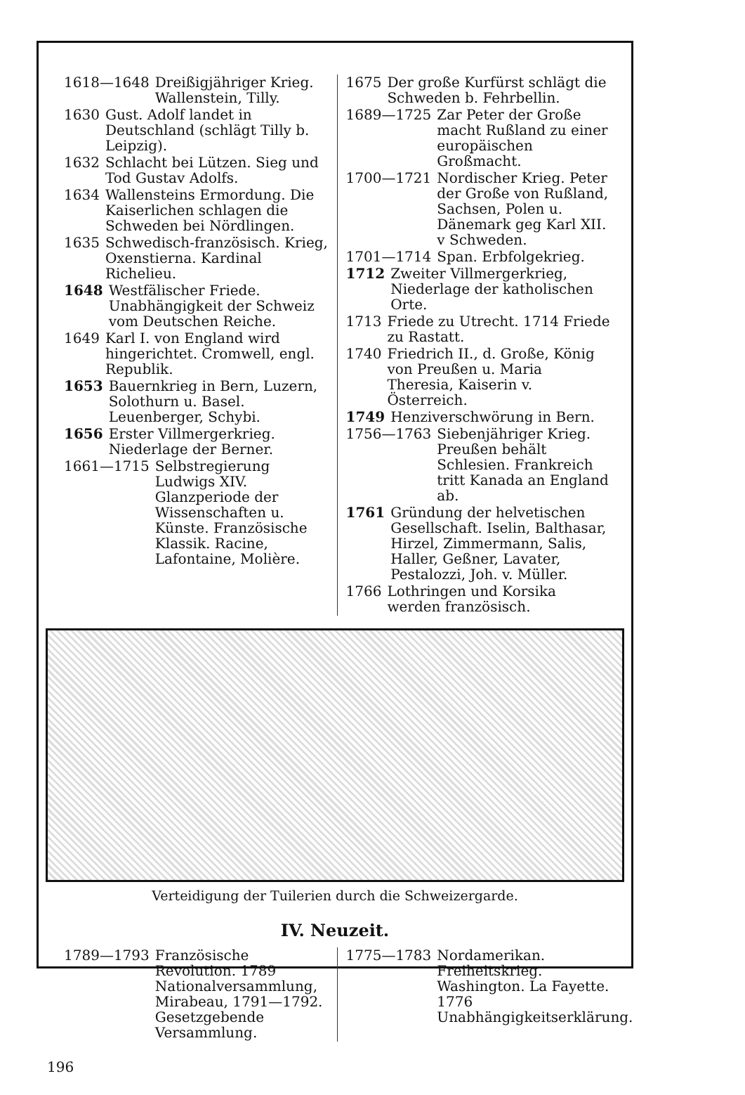1618—1648 Dreißigjähriger Krieg. Wallenstein, Tilly.
1630 Gust. Adolf landet in Deutschland (schlägt Tilly b. Leipzig).
1632 Schlacht bei Lützen. Sieg und Tod Gustav Adolfs.
1634 Wallensteins Ermordung. Die Kaiserlichen schlagen die Schweden bei Nördlingen.
1635 Schwedisch-französisch. Krieg, Oxenstierna. Kardinal Richelieu.
1648 Westfälischer Friede. Unabhängigkeit der Schweiz vom Deutschen Reiche.
1649 Karl I. von England wird hingerichtet. Cromwell, engl. Republik.
1653 Bauernkrieg in Bern, Luzern, Solothurn u. Basel. Leuenberger, Schybi.
1656 Erster Villmergerkrieg. Niederlage der Berner.
1661—1715 Selbstregierung Ludwigs XIV. Glanzperiode der Wissenschaften u. Künste. Französische Klassik. Racine, Lafontaine, Molière.
1675 Der große Kurfürst schlägt die Schweden b. Fehrbellin.
1689—1725 Zar Peter der Große macht Rußland zu einer europäischen Großmacht.
1700—1721 Nordischer Krieg. Peter der Große von Rußland, Sachsen, Polen u. Dänemark geg Karl XII. v Schweden.
1701—1714 Span. Erbfolgekrieg.
1712 Zweiter Villmergerkrieg, Niederlage der katholischen Orte.
1713 Friede zu Utrecht. 1714 Friede zu Rastatt.
1740 Friedrich II., d. Große, König von Preußen u. Maria Theresia, Kaiserin v. Österreich.
1749 Henziverschwörung in Bern.
1756—1763 Siebenjähriger Krieg. Preußen behält Schlesien. Frankreich tritt Kanada an England ab.
1761 Gründung der helvetischen Gesellschaft. Iselin, Balthasar, Hirzel, Zimmermann, Salis, Haller, Geßner, Lavater, Pestalozzi, Joh. v. Müller.
1766 Lothringen und Korsika werden französisch.
Verteidigung der Tuilerien durch die Schweizergarde.
IV. Neuzeit.
1789—1793 Französische Revolution. 1789 Nationalversammlung, Mirabeau, 1791—1792. Gesetzgebende Versammlung.
1775—1783 Nordamerikan. Freiheitskrieg. Washington. La Fayette. 1776 Unabhängigkeitserklärung.
196